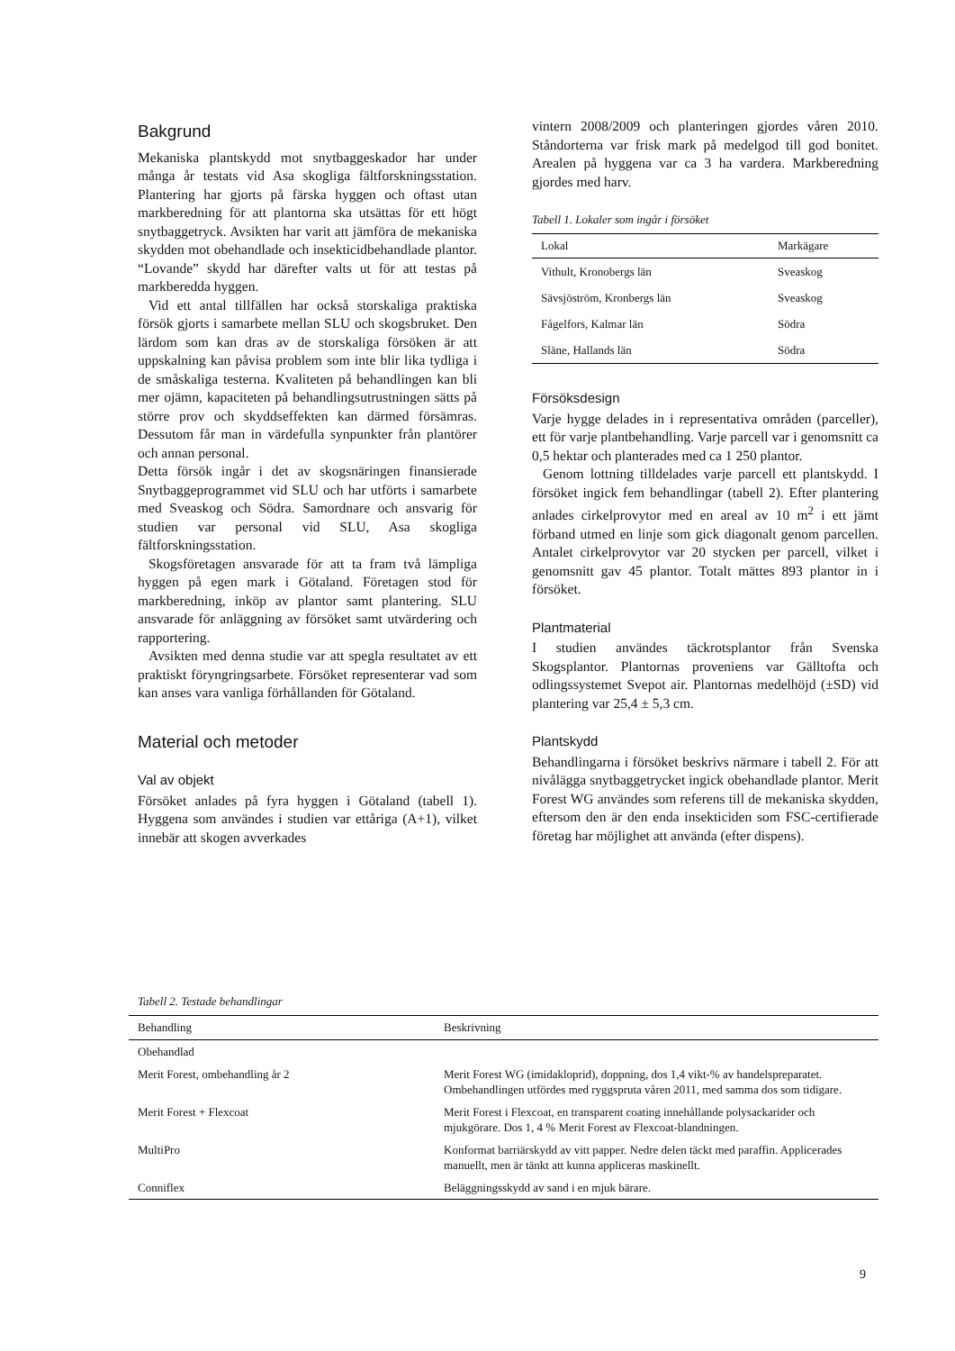Bakgrund
Mekaniska plantskydd mot snytbaggeskador har under många år testats vid Asa skogliga fältforskningsstation. Plantering har gjorts på färska hyggen och oftast utan markberedning för att plantorna ska utsättas för ett högt snytbaggetryck. Avsikten har varit att jämföra de mekaniska skydden mot obehandlade och insekticidbehandlade plantor. “Lovande” skydd har därefter valts ut för att testas på markberedda hyggen.
Vid ett antal tillfällen har också storskaliga praktiska försök gjorts i samarbete mellan SLU och skogsbruket. Den lärdom som kan dras av de storskaliga försöken är att uppskalning kan påvisa problem som inte blir lika tydliga i de småskaliga testerna. Kvaliteten på behandlingen kan bli mer ojämn, kapaciteten på behandlingsutrustningen sätts på större prov och skyddseffekten kan därmed försämras. Dessutom får man in värdefulla synpunkter från plantörer och annan personal.
Detta försök ingår i det av skogsnäringen finansierade Snytbaggeprogrammet vid SLU och har utförts i samarbete med Sveaskog och Södra. Samordnare och ansvarig för studien var personal vid SLU, Asa skogliga fältforskningsstation.
Skogsföretagen ansvarade för att ta fram två lämpliga hyggen på egen mark i Götaland. Företagen stod för markberedning, inköp av plantor samt plantering. SLU ansvarade för anläggning av försöket samt utvärdering och rapportering.
Avsikten med denna studie var att spegla resultatet av ett praktiskt föryngringsarbete. Försöket representerar vad som kan anses vara vanliga förhållanden för Götaland.
Material och metoder
Val av objekt
Försöket anlades på fyra hyggen i Götaland (tabell 1). Hyggena som användes i studien var ettåriga (A+1), vilket innebär att skogen avverkades
vintern 2008/2009 och planteringen gjordes våren 2010. Ståndorterna var frisk mark på medelgod till god bonitet. Arealen på hyggena var ca 3 ha vardera. Markberedning gjordes med harv.
Tabell 1. Lokaler som ingår i försöket
| Lokal | Markägare |
| --- | --- |
| Vithult, Kronobergs län | Sveaskog |
| Sävsjöström, Kronbergs län | Sveaskog |
| Fågelfors, Kalmar län | Södra |
| Släne, Hallands län | Södra |
Försöksdesign
Varje hygge delades in i representativa områden (parceller), ett för varje plantbehandling. Varje parcell var i genomsnitt ca 0,5 hektar och planterades med ca 1 250 plantor.
Genom lottning tilldelades varje parcell ett plantskydd. I försöket ingick fem behandlingar (tabell 2). Efter plantering anlades cirkelprovytor med en areal av 10 m<sup>2</sup> i ett jämt förband utmed en linje som gick diagonalt genom parcellen. Antalet cirkelprovytor var 20 stycken per parcell, vilket i genomsnitt gav 45 plantor. Totalt mättes 893 plantor in i försöket.
Plantmaterial
I studien användes täckrotsplantor från Svenska Skogsplantor. Plantornas proveniens var Gälltofta och odlingssystemet Svepot air. Plantornas medelhöjd (±SD) vid plantering var 25,4 ± 5,3 cm.
Plantskydd
Behandlingarna i försöket beskrivs närmare i tabell 2. För att nivålägga snytbaggetrycket ingick obehandlade plantor. Merit Forest WG användes som referens till de mekaniska skydden, eftersom den är den enda insekticiden som FSC-certifierade företag har möjlighet att använda (efter dispens).
Tabell 2. Testade behandlingar
| Behandling | Beskrivning |
| --- | --- |
| Obehandlad | |
| Merit Forest, ombehandling år 2 | Merit Forest WG (imidakloprid), doppning, dos 1,4 vikt-% av handelspreparatet. Ombehandlingen utfördes med ryggspruta våren 2011, med samma dos som tidigare. |
| Merit Forest + Flexcoat | Merit Forest i Flexcoat, en transparent coating innehållande polysackarider och mjukgörare. Dos 1, 4 % Merit Forest av Flexcoat-blandningen. |
| MultiPro | Konformat barriärskydd av vitt papper. Nedre delen täckt med paraffin. Applicerades manuellt, men är tänkt att kunna appliceras maskinellt. |
| Conniflex | Beläggningsskydd av sand i en mjuk bärare. |
9